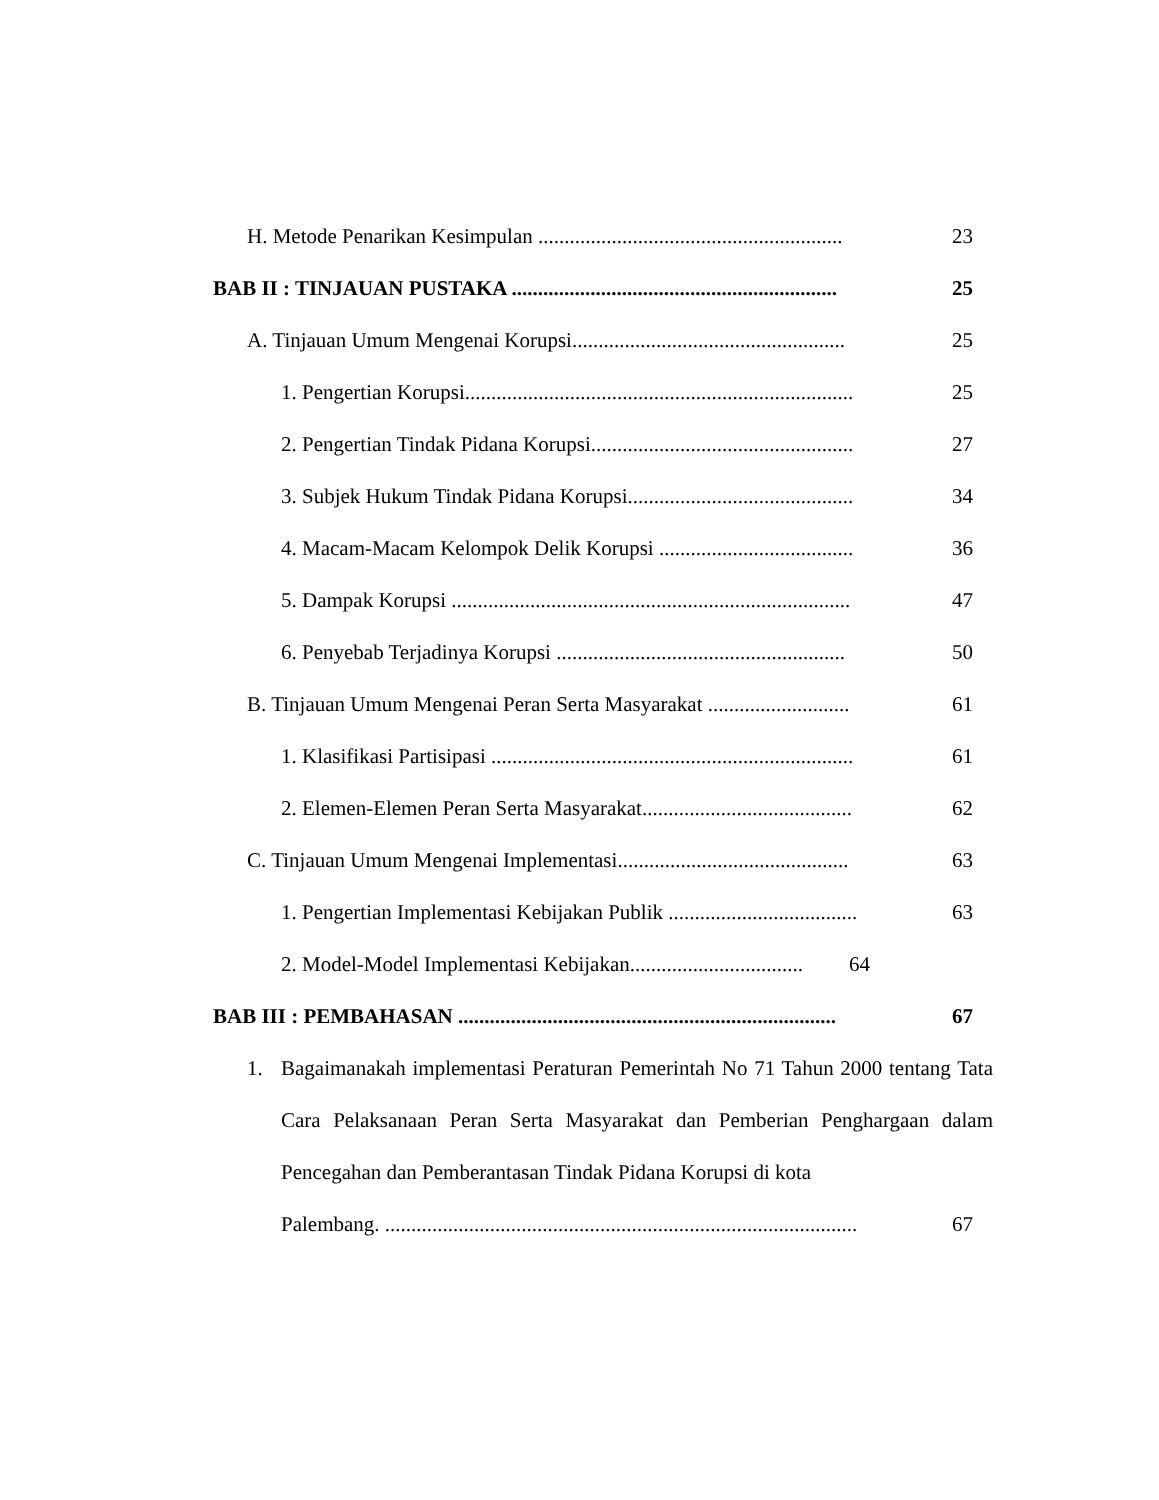H. Metode Penarikan Kesimpulan ..........................................................
23
BAB II : TINJAUAN PUSTAKA ..............................................................
25
A. Tinjauan Umum Mengenai Korupsi....................................................
25
1. Pengertian Korupsi..........................................................................
25
2. Pengertian Tindak Pidana Korupsi..................................................
27
3. Subjek Hukum Tindak Pidana Korupsi...........................................
34
4. Macam-Macam Kelompok Delik Korupsi .....................................
36
5. Dampak Korupsi ............................................................................
47
6. Penyebab Terjadinya Korupsi .......................................................
50
B. Tinjauan Umum Mengenai Peran Serta Masyarakat ...........................
61
1. Klasifikasi Partisipasi .....................................................................
61
2. Elemen-Elemen Peran Serta Masyarakat........................................
62
C. Tinjauan Umum Mengenai Implementasi............................................
63
1. Pengertian Implementasi Kebijakan Publik ....................................
63
2. Model-Model Implementasi Kebijakan.................................
64
BAB III : PEMBAHASAN ........................................................................
67
1. Bagaimanakah implementasi Peraturan Pemerintah No 71 Tahun 2000 tentang Tata Cara Pelaksanaan Peran Serta Masyarakat dan Pemberian Penghargaan dalam Pencegahan dan Pemberantasan Tindak Pidana Korupsi di kota
Palembang. ..........................................................................................
67